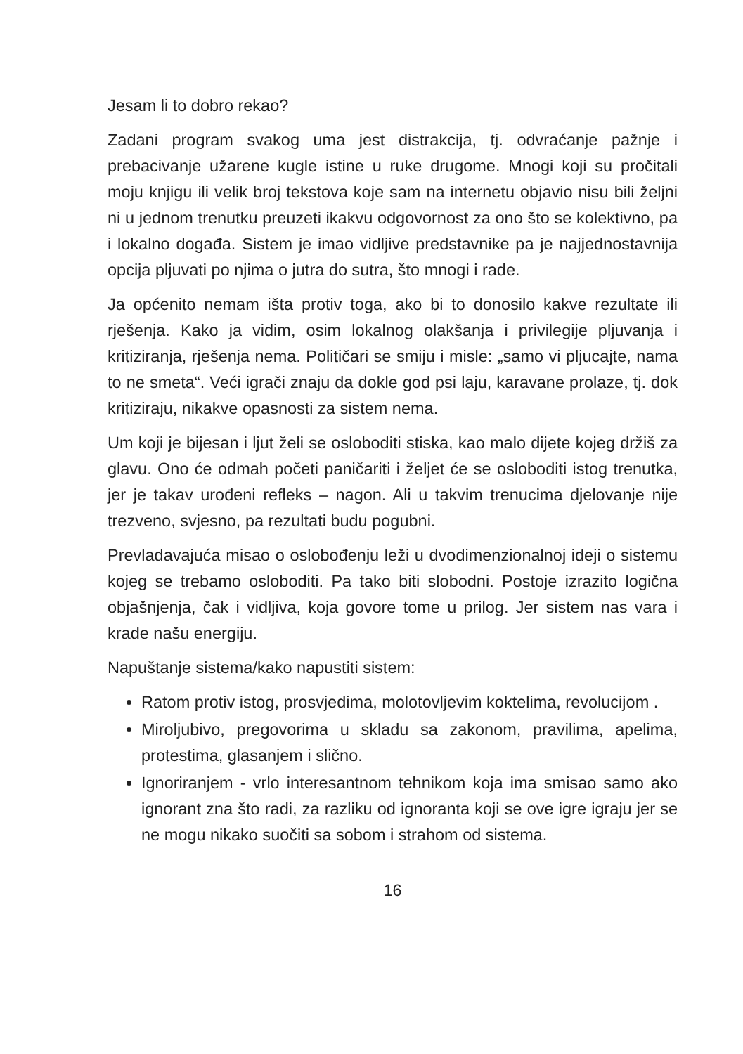Jesam li to dobro rekao?
Zadani program svakog uma jest distrakcija, tj. odvraćanje pažnje i prebacivanje užarene kugle istine u ruke drugome. Mnogi koji su pročitali moju knjigu ili velik broj tekstova koje sam na internetu objavio nisu bili željni ni u jednom trenutku preuzeti ikakvu odgovornost za ono što se kolektivno, pa i lokalno događa. Sistem je imao vidljive predstavnike pa je najjednostavnija opcija pljuvati po njima o jutra do sutra, što mnogi i rade.
Ja općenito nemam išta protiv toga, ako bi to donosilo kakve rezultate ili rješenja. Kako ja vidim, osim lokalnog olakšanja i privilegije pljuvanja i kritiziranja, rješenja nema. Političari se smiju i misle: „samo vi pljucajte, nama to ne smeta“. Veći igrači znaju da dokle god psi laju, karavane prolaze, tj. dok kritiziraju, nikakve opasnosti za sistem nema.
Um koji je bijesan i ljut želi se osloboditi stiska, kao malo dijete kojeg držiš za glavu. Ono će odmah početi paničariti i željet će se osloboditi istog trenutka, jer je takav urođeni refleks – nagon. Ali u takvim trenucima djelovanje nije trezveno, svjesno, pa rezultati budu pogubni.
Prevladavajuća misao o oslobođenju leži u dvodimenzionalnoj ideji o sistemu kojeg se trebamo osloboditi. Pa tako biti slobodni. Postoje izrazito logična objašnjenja, čak i vidljiva, koja govore tome u prilog. Jer sistem nas vara i krade našu energiju.
Napuštanje sistema/kako napustiti sistem:
Ratom protiv istog, prosvjedima, molotovljevim koktelima, revolucijom .
Miroljubivo, pregovorima u skladu sa zakonom, pravilima, apelima, protestima, glasanjem i slično.
Ignoriranjem - vrlo interesantnom tehnikom koja ima smisao samo ako ignorant zna što radi, za razliku od ignoranta koji se ove igre igraju jer se ne mogu nikako suočiti sa sobom i strahom od sistema.
16